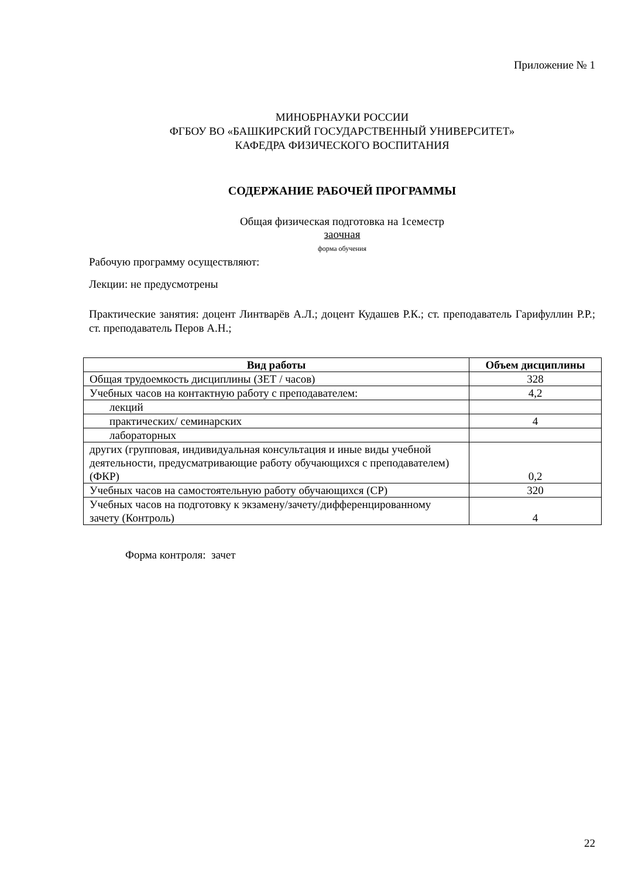Приложение № 1
МИНОБРНАУКИ РОССИИ
ФГБОУ ВО «БАШКИРСКИЙ ГОСУДАРСТВЕННЫЙ УНИВЕРСИТЕТ»
КАФЕДРА ФИЗИЧЕСКОГО ВОСПИТАНИЯ
СОДЕРЖАНИЕ РАБОЧЕЙ ПРОГРАММЫ
Общая физическая подготовка на 1семестр
заочная
форма обучения
Рабочую программу осуществляют:
Лекции: не предусмотрены
Практические занятия: доцент Линтварёв А.Л.; доцент Кудашев Р.К.; ст. преподаватель Гарифуллин Р.Р.; ст. преподаватель Перов А.Н.;
| Вид работы | Объем дисциплины |
| --- | --- |
| Общая трудоемкость дисциплины (ЗЕТ / часов) | 328 |
| Учебных часов на контактную работу с преподавателем: | 4,2 |
| лекций | |
| практических/ семинарских | 4 |
| лабораторных | |
| других (групповая, индивидуальная консультация и иные виды учебной деятельности, предусматривающие работу обучающихся с преподавателем) (ФКР) | 0,2 |
| Учебных часов на самостоятельную работу обучающихся (СР) | 320 |
| Учебных часов на подготовку к экзамену/зачету/дифференцированному зачету (Контроль) | 4 |
Форма контроля: зачет
22